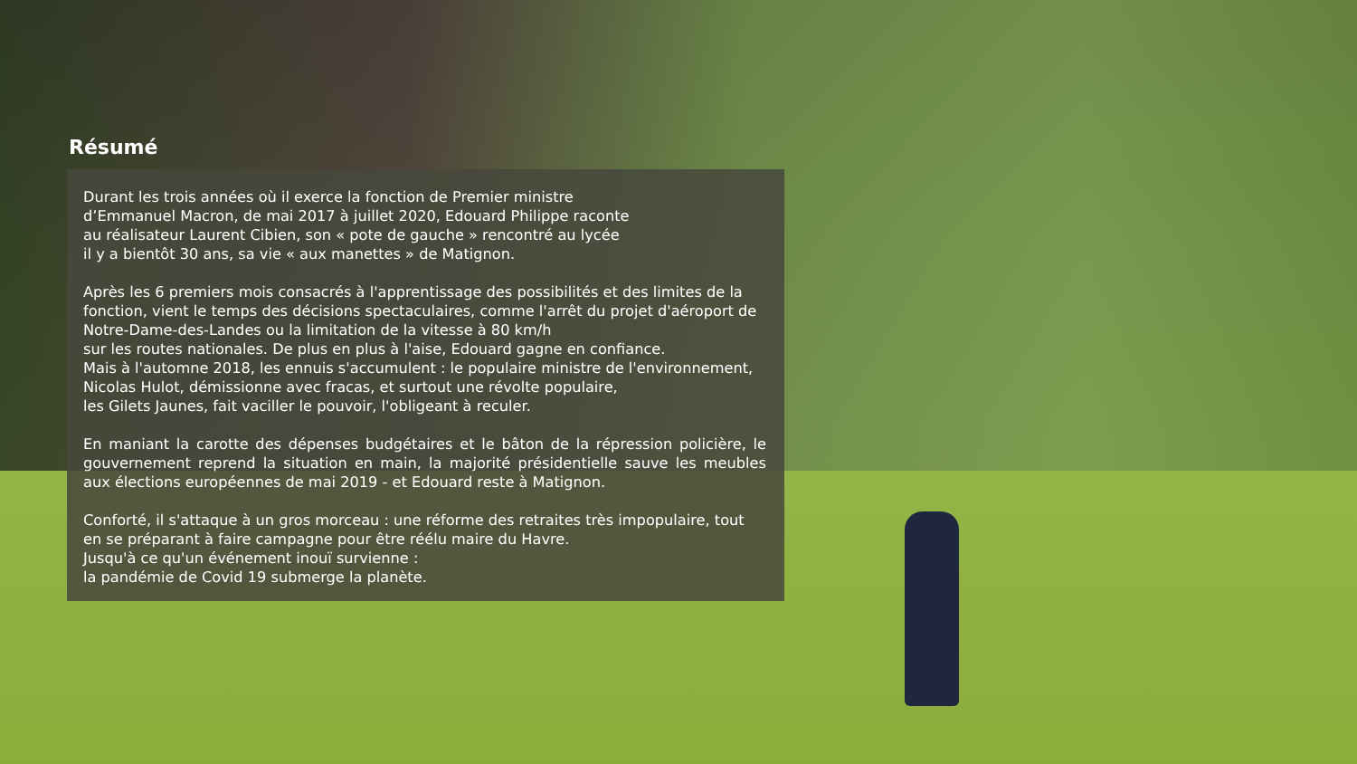Résumé
Durant les trois années où il exerce la fonction de Premier ministre
d’Emmanuel Macron, de mai 2017 à juillet 2020, Edouard Philippe raconte
au réalisateur Laurent Cibien, son « pote de gauche » rencontré au lycée
il y a bientôt 30 ans, sa vie « aux manettes » de Matignon.
Après les 6 premiers mois consacrés à l'apprentissage des possibilités et des limites de la fonction, vient le temps des décisions spectaculaires, comme l'arrêt du projet d'aéroport de Notre-Dame-des-Landes ou la limitation de la vitesse à 80 km/h
sur les routes nationales. De plus en plus à l'aise, Edouard gagne en confiance.
Mais à l'automne 2018, les ennuis s'accumulent : le populaire ministre de l'environnement, Nicolas Hulot, démissionne avec fracas, et surtout une révolte populaire,
les Gilets Jaunes, fait vaciller le pouvoir, l'obligeant à reculer.
En maniant la carotte des dépenses budgétaires et le bâton de la répression policière, le gouvernement reprend la situation en main, la majorité présidentielle sauve les meubles aux élections européennes de mai 2019 - et Edouard reste à Matignon.
Conforté, il s'attaque à un gros morceau : une réforme des retraites très impopulaire, tout en se préparant à faire campagne pour être réélu maire du Havre.
Jusqu'à ce qu'un événement inouï survienne :
la pandémie de Covid 19 submerge la planète.